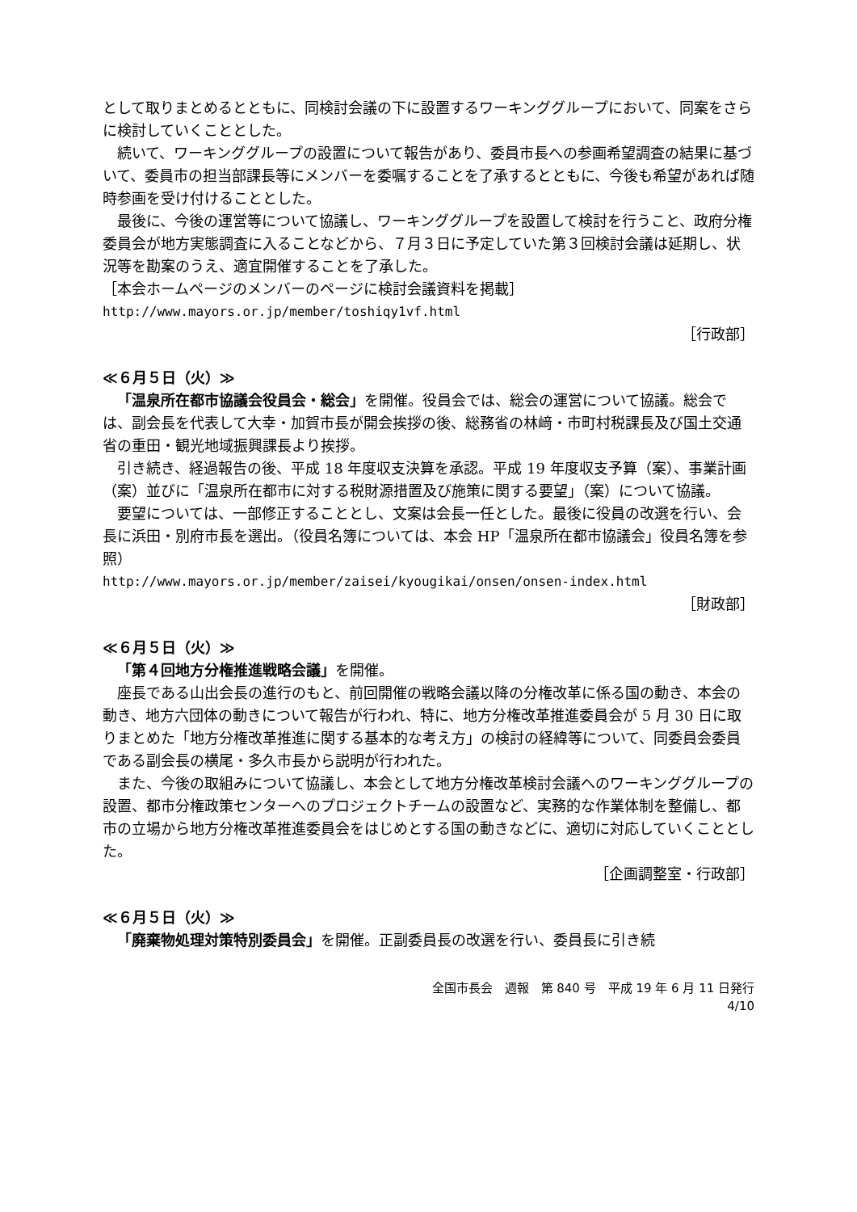として取りまとめるとともに、同検討会議の下に設置するワーキンググループにおいて、同案をさらに検討していくこととした。
続いて、ワーキンググループの設置について報告があり、委員市長への参画希望調査の結果に基づいて、委員市の担当部課長等にメンバーを委嘱することを了承するとともに、今後も希望があれば随時参画を受け付けることとした。
最後に、今後の運営等について協議し、ワーキンググループを設置して検討を行うこと、政府分権委員会が地方実態調査に入ることなどから、７月３日に予定していた第３回検討会議は延期し、状況等を勘案のうえ、適宜開催することを了承した。
［本会ホームページのメンバーのページに検討会議資料を掲載］
http://www.mayors.or.jp/member/toshiqy1vf.html
［行政部］
≪６月５日（火）≫
「温泉所在都市協議会役員会・総会」を開催。役員会では、総会の運営について協議。総会では、副会長を代表して大幸・加賀市長が開会挨拶の後、総務省の林﨑・市町村税課長及び国土交通省の重田・観光地域振興課長より挨拶。
引き続き、経過報告の後、平成 18 年度収支決算を承認。平成 19 年度収支予算（案）、事業計画（案）並びに「温泉所在都市に対する税財源措置及び施策に関する要望」（案）について協議。
要望については、一部修正することとし、文案は会長一任とした。最後に役員の改選を行い、会長に浜田・別府市長を選出。（役員名簿については、本会 HP「温泉所在都市協議会」役員名簿を参照）
http://www.mayors.or.jp/member/zaisei/kyougikai/onsen/onsen-index.html
［財政部］
≪６月５日（火）≫
「第４回地方分権推進戦略会議」を開催。
座長である山出会長の進行のもと、前回開催の戦略会議以降の分権改革に係る国の動き、本会の動き、地方六団体の動きについて報告が行われ、特に、地方分権改革推進委員会が 5 月 30 日に取りまとめた「地方分権改革推進に関する基本的な考え方」の検討の経緯等について、同委員会委員である副会長の横尾・多久市長から説明が行われた。
また、今後の取組みについて協議し、本会として地方分権改革検討会議へのワーキンググループの設置、都市分権政策センターへのプロジェクトチームの設置など、実務的な作業体制を整備し、都市の立場から地方分権改革推進委員会をはじめとする国の動きなどに、適切に対応していくこととした。
［企画調整室・行政部］
≪６月５日（火）≫
「廃棄物処理対策特別委員会」を開催。正副委員長の改選を行い、委員長に引き続
全国市長会　週報　第 840 号　平成 19 年 6 月 11 日発行
4/10